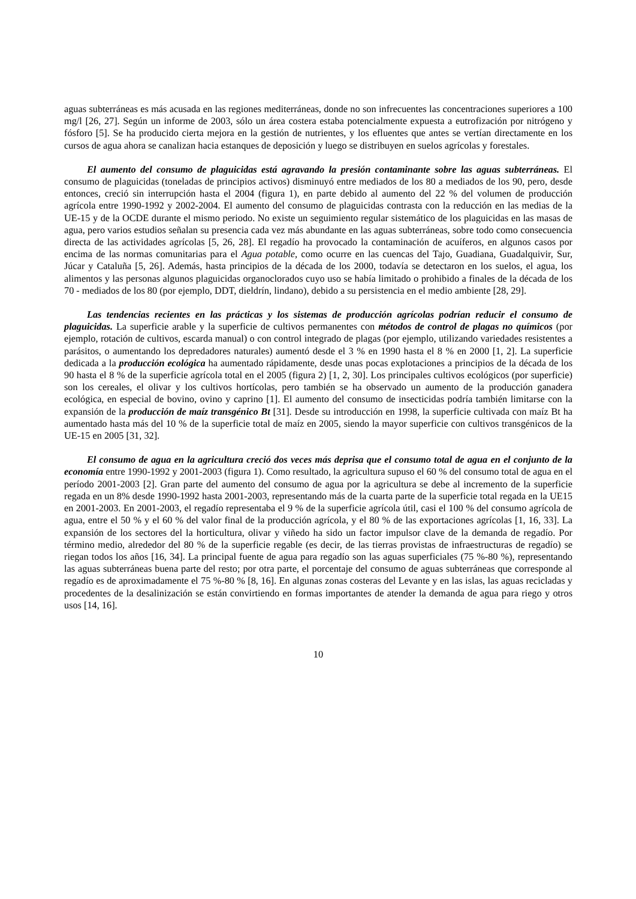aguas subterráneas es más acusada en las regiones mediterráneas, donde no son infrecuentes las concentraciones superiores a 100 mg/l [26, 27]. Según un informe de 2003, sólo un área costera estaba potencialmente expuesta a eutrofización por nitrógeno y fósforo [5]. Se ha producido cierta mejora en la gestión de nutrientes, y los efluentes que antes se vertían directamente en los cursos de agua ahora se canalizan hacia estanques de deposición y luego se distribuyen en suelos agrícolas y forestales.
El aumento del consumo de plaguicidas está agravando la presión contaminante sobre las aguas subterráneas. El consumo de plaguicidas (toneladas de principios activos) disminuyó entre mediados de los 80 a mediados de los 90, pero, desde entonces, creció sin interrupción hasta el 2004 (figura 1), en parte debido al aumento del 22 % del volumen de producción agrícola entre 1990-1992 y 2002-2004. El aumento del consumo de plaguicidas contrasta con la reducción en las medias de la UE-15 y de la OCDE durante el mismo periodo. No existe un seguimiento regular sistemático de los plaguicidas en las masas de agua, pero varios estudios señalan su presencia cada vez más abundante en las aguas subterráneas, sobre todo como consecuencia directa de las actividades agrícolas [5, 26, 28]. El regadío ha provocado la contaminación de acuíferos, en algunos casos por encima de las normas comunitarias para el Agua potable, como ocurre en las cuencas del Tajo, Guadiana, Guadalquivir, Sur, Júcar y Cataluña [5, 26]. Además, hasta principios de la década de los 2000, todavía se detectaron en los suelos, el agua, los alimentos y las personas algunos plaguicidas organoclorados cuyo uso se había limitado o prohibido a finales de la década de los 70 - mediados de los 80 (por ejemplo, DDT, dieldrín, lindano), debido a su persistencia en el medio ambiente [28, 29].
Las tendencias recientes en las prácticas y los sistemas de producción agrícolas podrían reducir el consumo de plaguicidas. La superficie arable y la superficie de cultivos permanentes con métodos de control de plagas no químicos (por ejemplo, rotación de cultivos, escarda manual) o con control integrado de plagas (por ejemplo, utilizando variedades resistentes a parásitos, o aumentando los depredadores naturales) aumentó desde el 3 % en 1990 hasta el 8 % en 2000 [1, 2]. La superficie dedicada a la producción ecológica ha aumentado rápidamente, desde unas pocas explotaciones a principios de la década de los 90 hasta el 8 % de la superficie agrícola total en el 2005 (figura 2) [1, 2, 30]. Los principales cultivos ecológicos (por superficie) son los cereales, el olivar y los cultivos hortícolas, pero también se ha observado un aumento de la producción ganadera ecológica, en especial de bovino, ovino y caprino [1]. El aumento del consumo de insecticidas podría también limitarse con la expansión de la producción de maíz transgénico Bt [31]. Desde su introducción en 1998, la superficie cultivada con maíz Bt ha aumentado hasta más del 10 % de la superficie total de maíz en 2005, siendo la mayor superficie con cultivos transgénicos de la UE-15 en 2005 [31, 32].
El consumo de agua en la agricultura creció dos veces más deprisa que el consumo total de agua en el conjunto de la economía entre 1990-1992 y 2001-2003 (figura 1). Como resultado, la agricultura supuso el 60 % del consumo total de agua en el período 2001-2003 [2]. Gran parte del aumento del consumo de agua por la agricultura se debe al incremento de la superficie regada en un 8% desde 1990-1992 hasta 2001-2003, representando más de la cuarta parte de la superficie total regada en la UE15 en 2001-2003. En 2001-2003, el regadío representaba el 9 % de la superficie agrícola útil, casi el 100 % del consumo agrícola de agua, entre el 50 % y el 60 % del valor final de la producción agrícola, y el 80 % de las exportaciones agrícolas [1, 16, 33]. La expansión de los sectores del la horticultura, olivar y viñedo ha sido un factor impulsor clave de la demanda de regadío. Por término medio, alrededor del 80 % de la superficie regable (es decir, de las tierras provistas de infraestructuras de regadío) se riegan todos los años [16, 34]. La principal fuente de agua para regadío son las aguas superficiales (75 %-80 %), representando las aguas subterráneas buena parte del resto; por otra parte, el porcentaje del consumo de aguas subterráneas que corresponde al regadío es de aproximadamente el 75 %-80 % [8, 16]. En algunas zonas costeras del Levante y en las islas, las aguas recicladas y procedentes de la desalinización se están convirtiendo en formas importantes de atender la demanda de agua para riego y otros usos [14, 16].
10